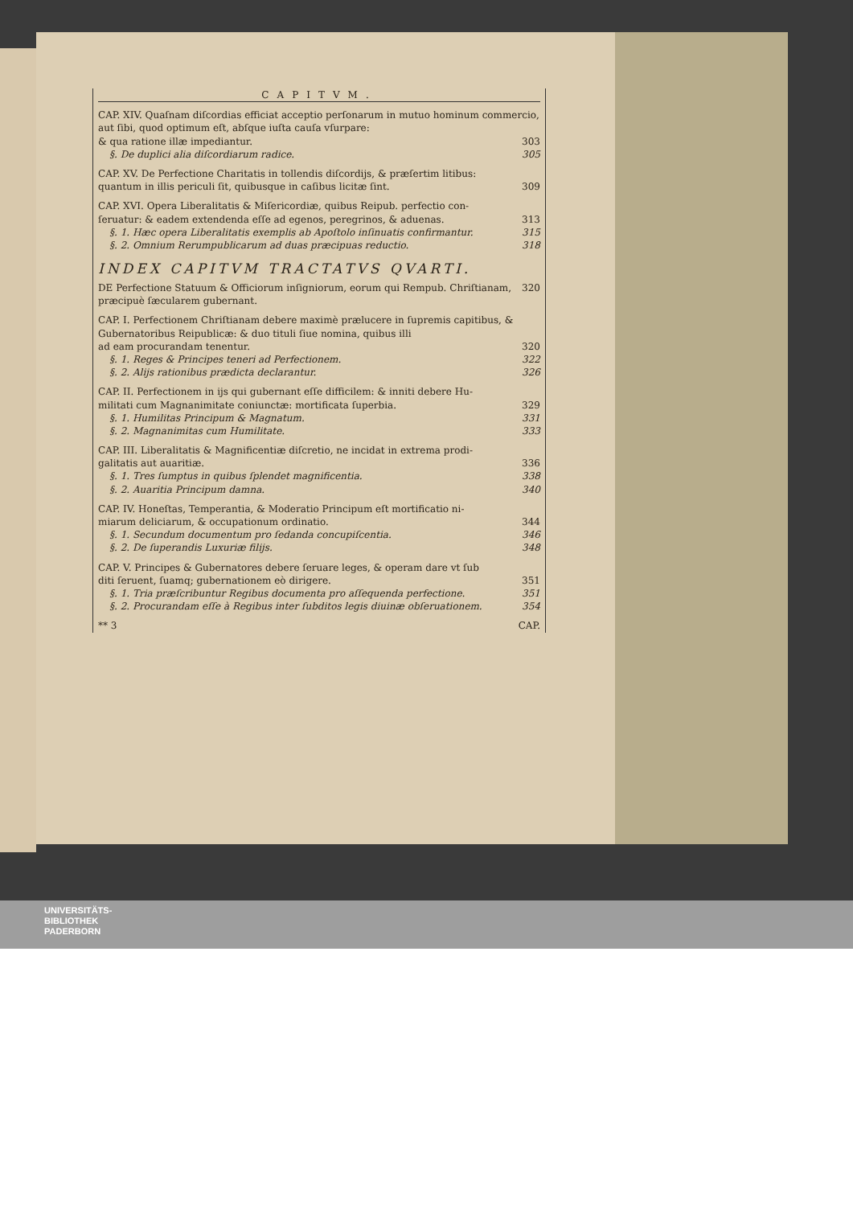CAPITVM.
CAP. XIV. Quaſnam diſcordias efficiat acceptio perſonarum in mutuo hominum commercio, aut ſibi, quod optimum eſt, abſque iuſta cauſa vſurpare:
& qua ratione illæ impediantur. 303
§. De duplici alia diſcordiarum radice. 305
CAP. XV. De Perfectione Charitatis in tollendis diſcordijs, & præſertim litibus:
quantum in illis periculi ſit, quibusque in caſibus licitæ ſint. 309
CAP. XVI. Opera Liberalitatis & Miſericordiæ, quibus Reipub. perfectio con-
ſeruatur: & eadem extendenda eſſe ad egenos, peregrinos, & aduenas. 313
§. 1. Hæc opera Liberalitatis exemplis ab Apoſtolo inſinuatis confirmantur. 315
§. 2. Omnium Rerumpublicarum ad duas præcipuas reductio. 318
INDEX CAPITVM TRACTATVS QVARTI.
DE Perfectione Statuum & Officiorum inſigniorum, eorum qui Rempub. Chriſtianam, præcipuè ſæcularem gubernant. 320
CAP. I. Perfectionem Chriſtianam debere maximè prælucere in ſupremis capitibus, & Gubernatoribus Reipublicæ: & duo tituli ſiue nomina, quibus illi
ad eam procurandam tenentur. 320
§. 1. Reges & Principes teneri ad Perfectionem. 322
§. 2. Alijs rationibus prædicta declarantur. 326
CAP. II. Perfectionem in ijs qui gubernant eſſe difficilem: & inniti debere Hu-
militati cum Magnanimitate coniunctæ: mortificata ſuperbia. 329
§. 1. Humilitas Principum & Magnatum. 331
§. 2. Magnanimitas cum Humilitate. 333
CAP. III. Liberalitatis & Magnificentiæ diſcretio, ne incidat in extrema prodi-
galitatis aut auaritiæ. 336
§. 1. Tres ſumptus in quibus ſplendet magnificentia. 338
§. 2. Auaritia Principum damna. 340
CAP. IV. Honeſtas, Temperantia, & Moderatio Principum eſt mortificatio ni-
miarum deliciarum, & occupationum ordinatio. 344
§. 1. Secundum documentum pro ſedanda concupiſcentia. 346
§. 2. De ſuperandis Luxuriæ filijs. 348
CAP. V. Principes & Gubernatores debere ſeruare leges, & operam dare vt ſub
diti ſeruent, ſuamq; gubernationem eò dirigere. 351
§. 1. Tria præſcribuntur Regibus documenta pro aſſequenda perfectione. 351
§. 2. Procurandam eſſe à Regibus inter ſubditos legis diuinæ obſeruationem. 354
** 3 CAP.
UNIVERSITÄTS-
BIBLIOTHEK
PADERBORN